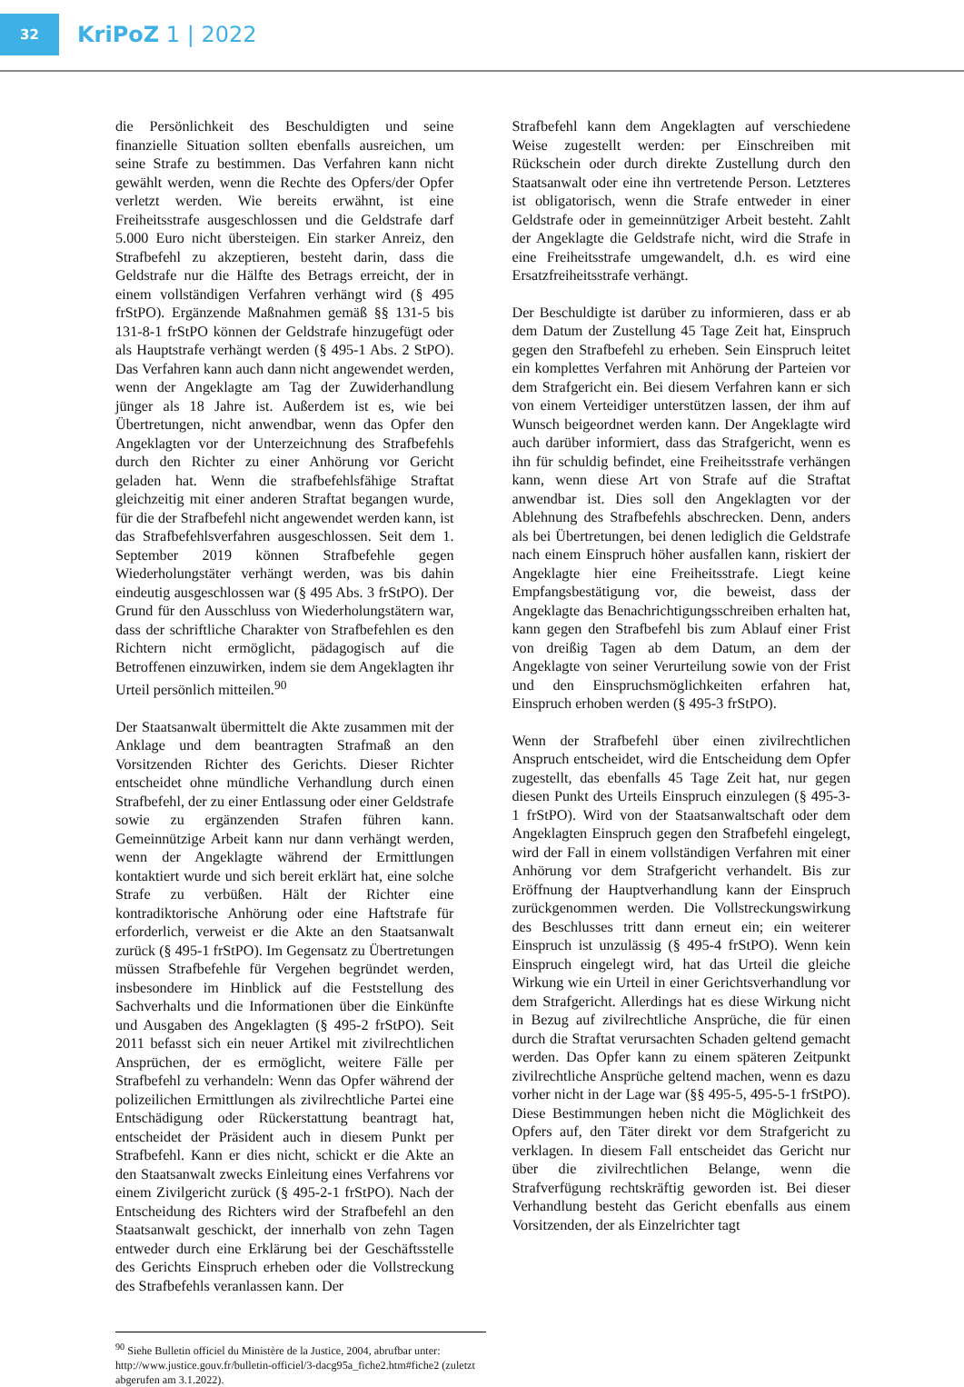32
KriPoZ 1 | 2022
die Persönlichkeit des Beschuldigten und seine finanzielle Situation sollten ebenfalls ausreichen, um seine Strafe zu bestimmen. Das Verfahren kann nicht gewählt werden, wenn die Rechte des Opfers/der Opfer verletzt werden. Wie bereits erwähnt, ist eine Freiheitsstrafe ausgeschlossen und die Geldstrafe darf 5.000 Euro nicht übersteigen. Ein starker Anreiz, den Strafbefehl zu akzeptieren, besteht darin, dass die Geldstrafe nur die Hälfte des Betrags erreicht, der in einem vollständigen Verfahren verhängt wird (§ 495 frStPO). Ergänzende Maßnahmen gemäß §§ 131-5 bis 131-8-1 frStPO können der Geldstrafe hinzugefügt oder als Hauptstrafe verhängt werden (§ 495-1 Abs. 2 StPO). Das Verfahren kann auch dann nicht angewendet werden, wenn der Angeklagte am Tag der Zuwiderhandlung jünger als 18 Jahre ist. Außerdem ist es, wie bei Übertretungen, nicht anwendbar, wenn das Opfer den Angeklagten vor der Unterzeichnung des Strafbefehls durch den Richter zu einer Anhörung vor Gericht geladen hat. Wenn die strafbefehlsfähige Straftat gleichzeitig mit einer anderen Straftat begangen wurde, für die der Strafbefehl nicht angewendet werden kann, ist das Strafbefehlsverfahren ausgeschlossen. Seit dem 1. September 2019 können Strafbefehle gegen Wiederholungstäter verhängt werden, was bis dahin eindeutig ausgeschlossen war (§ 495 Abs. 3 frStPO). Der Grund für den Ausschluss von Wiederholungstätern war, dass der schriftliche Charakter von Strafbefehlen es den Richtern nicht ermöglicht, pädagogisch auf die Betroffenen einzuwirken, indem sie dem Angeklagten ihr Urteil persönlich mitteilen.<sup>90</sup>
Der Staatsanwalt übermittelt die Akte zusammen mit der Anklage und dem beantragten Strafmaß an den Vorsitzenden Richter des Gerichts. Dieser Richter entscheidet ohne mündliche Verhandlung durch einen Strafbefehl, der zu einer Entlassung oder einer Geldstrafe sowie zu ergänzenden Strafen führen kann. Gemeinnützige Arbeit kann nur dann verhängt werden, wenn der Angeklagte während der Ermittlungen kontaktiert wurde und sich bereit erklärt hat, eine solche Strafe zu verbüßen. Hält der Richter eine kontradiktorische Anhörung oder eine Haftstrafe für erforderlich, verweist er die Akte an den Staatsanwalt zurück (§ 495-1 frStPO). Im Gegensatz zu Übertretungen müssen Strafbefehle für Vergehen begründet werden, insbesondere im Hinblick auf die Feststellung des Sachverhalts und die Informationen über die Einkünfte und Ausgaben des Angeklagten (§ 495-2 frStPO). Seit 2011 befasst sich ein neuer Artikel mit zivilrechtlichen Ansprüchen, der es ermöglicht, weitere Fälle per Strafbefehl zu verhandeln: Wenn das Opfer während der polizeilichen Ermittlungen als zivilrechtliche Partei eine Entschädigung oder Rückerstattung beantragt hat, entscheidet der Präsident auch in diesem Punkt per Strafbefehl. Kann er dies nicht, schickt er die Akte an den Staatsanwalt zwecks Einleitung eines Verfahrens vor einem Zivilgericht zurück (§ 495-2-1 frStPO). Nach der Entscheidung des Richters wird der Strafbefehl an den Staatsanwalt geschickt, der innerhalb von zehn Tagen entweder durch eine Erklärung bei der Geschäftsstelle des Gerichts Einspruch erheben oder die Vollstreckung des Strafbefehls veranlassen kann. Der
Strafbefehl kann dem Angeklagten auf verschiedene Weise zugestellt werden: per Einschreiben mit Rückschein oder durch direkte Zustellung durch den Staatsanwalt oder eine ihn vertretende Person. Letzteres ist obligatorisch, wenn die Strafe entweder in einer Geldstrafe oder in gemeinnütziger Arbeit besteht. Zahlt der Angeklagte die Geldstrafe nicht, wird die Strafe in eine Freiheitsstrafe umgewandelt, d.h. es wird eine Ersatzfreiheitsstrafe verhängt.
Der Beschuldigte ist darüber zu informieren, dass er ab dem Datum der Zustellung 45 Tage Zeit hat, Einspruch gegen den Strafbefehl zu erheben. Sein Einspruch leitet ein komplettes Verfahren mit Anhörung der Parteien vor dem Strafgericht ein. Bei diesem Verfahren kann er sich von einem Verteidiger unterstützen lassen, der ihm auf Wunsch beigeordnet werden kann. Der Angeklagte wird auch darüber informiert, dass das Strafgericht, wenn es ihn für schuldig befindet, eine Freiheitsstrafe verhängen kann, wenn diese Art von Strafe auf die Straftat anwendbar ist. Dies soll den Angeklagten vor der Ablehnung des Strafbefehls abschrecken. Denn, anders als bei Übertretungen, bei denen lediglich die Geldstrafe nach einem Einspruch höher ausfallen kann, riskiert der Angeklagte hier eine Freiheitsstrafe. Liegt keine Empfangsbestätigung vor, die beweist, dass der Angeklagte das Benachrichtigungsschreiben erhalten hat, kann gegen den Strafbefehl bis zum Ablauf einer Frist von dreißig Tagen ab dem Datum, an dem der Angeklagte von seiner Verurteilung sowie von der Frist und den Einspruchsmöglichkeiten erfahren hat, Einspruch erhoben werden (§ 495-3 frStPO).
Wenn der Strafbefehl über einen zivilrechtlichen Anspruch entscheidet, wird die Entscheidung dem Opfer zugestellt, das ebenfalls 45 Tage Zeit hat, nur gegen diesen Punkt des Urteils Einspruch einzulegen (§ 495-3-1 frStPO). Wird von der Staatsanwaltschaft oder dem Angeklagten Einspruch gegen den Strafbefehl eingelegt, wird der Fall in einem vollständigen Verfahren mit einer Anhörung vor dem Strafgericht verhandelt. Bis zur Eröffnung der Hauptverhandlung kann der Einspruch zurückgenommen werden. Die Vollstreckungswirkung des Beschlusses tritt dann erneut ein; ein weiterer Einspruch ist unzulässig (§ 495-4 frStPO). Wenn kein Einspruch eingelegt wird, hat das Urteil die gleiche Wirkung wie ein Urteil in einer Gerichtsverhandlung vor dem Strafgericht. Allerdings hat es diese Wirkung nicht in Bezug auf zivilrechtliche Ansprüche, die für einen durch die Straftat verursachten Schaden geltend gemacht werden. Das Opfer kann zu einem späteren Zeitpunkt zivilrechtliche Ansprüche geltend machen, wenn es dazu vorher nicht in der Lage war (§§ 495-5, 495-5-1 frStPO). Diese Bestimmungen heben nicht die Möglichkeit des Opfers auf, den Täter direkt vor dem Strafgericht zu verklagen. In diesem Fall entscheidet das Gericht nur über die zivilrechtlichen Belange, wenn die Strafverfügung rechtskräftig geworden ist. Bei dieser Verhandlung besteht das Gericht ebenfalls aus einem Vorsitzenden, der als Einzelrichter tagt
<sup>90</sup> Siehe Bulletin officiel du Ministère de la Justice, 2004, abrufbar unter: http://www.justice.gouv.fr/bulletin-officiel/3-dacg95a_fiche2.htm#fiche2 (zuletzt abgerufen am 3.1.2022).